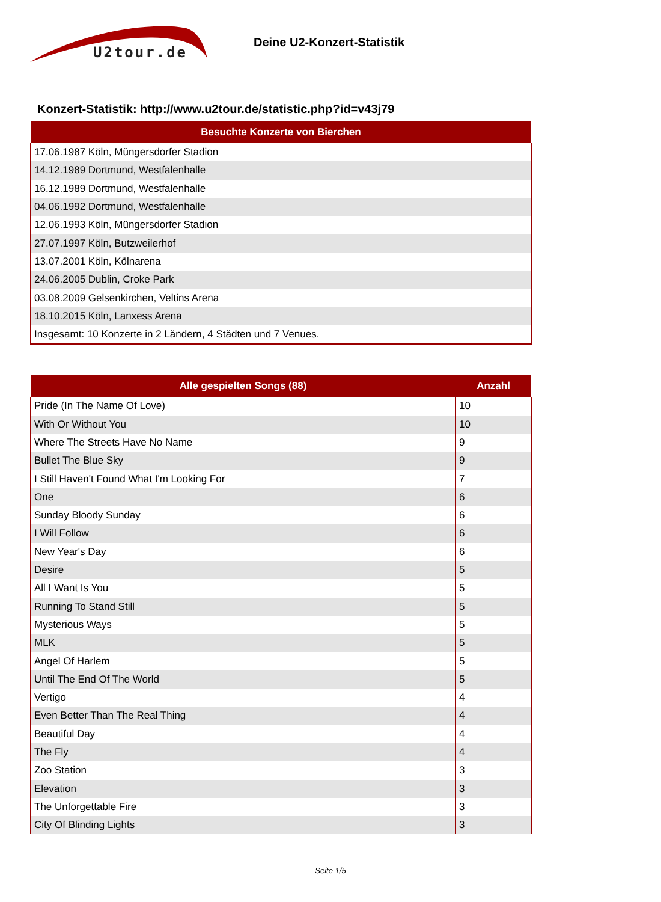U2tour.de
Deine U2-Konzert-Statistik
Konzert-Statistik: http://www.u2tour.de/statistic.php?id=v43j79
| Besuchte Konzerte von Bierchen |
| --- |
| 17.06.1987 Köln, Müngersdorfer Stadion |
| 14.12.1989 Dortmund, Westfalenhalle |
| 16.12.1989 Dortmund, Westfalenhalle |
| 04.06.1992 Dortmund, Westfalenhalle |
| 12.06.1993 Köln, Müngersdorfer Stadion |
| 27.07.1997 Köln, Butzweilerhof |
| 13.07.2001 Köln, Kölnarena |
| 24.06.2005 Dublin, Croke Park |
| 03.08.2009 Gelsenkirchen, Veltins Arena |
| 18.10.2015 Köln, Lanxess Arena |
| Insgesamt: 10 Konzerte in 2 Ländern, 4 Städten und 7 Venues. |
| Alle gespielten Songs (88) | Anzahl |
| --- | --- |
| Pride (In The Name Of Love) | 10 |
| With Or Without You | 10 |
| Where The Streets Have No Name | 9 |
| Bullet The Blue Sky | 9 |
| I Still Haven't Found What I'm Looking For | 7 |
| One | 6 |
| Sunday Bloody Sunday | 6 |
| I Will Follow | 6 |
| New Year's Day | 6 |
| Desire | 5 |
| All I Want Is You | 5 |
| Running To Stand Still | 5 |
| Mysterious Ways | 5 |
| MLK | 5 |
| Angel Of Harlem | 5 |
| Until The End Of The World | 5 |
| Vertigo | 4 |
| Even Better Than The Real Thing | 4 |
| Beautiful Day | 4 |
| The Fly | 4 |
| Zoo Station | 3 |
| Elevation | 3 |
| The Unforgettable Fire | 3 |
| City Of Blinding Lights | 3 |
Seite 1/5